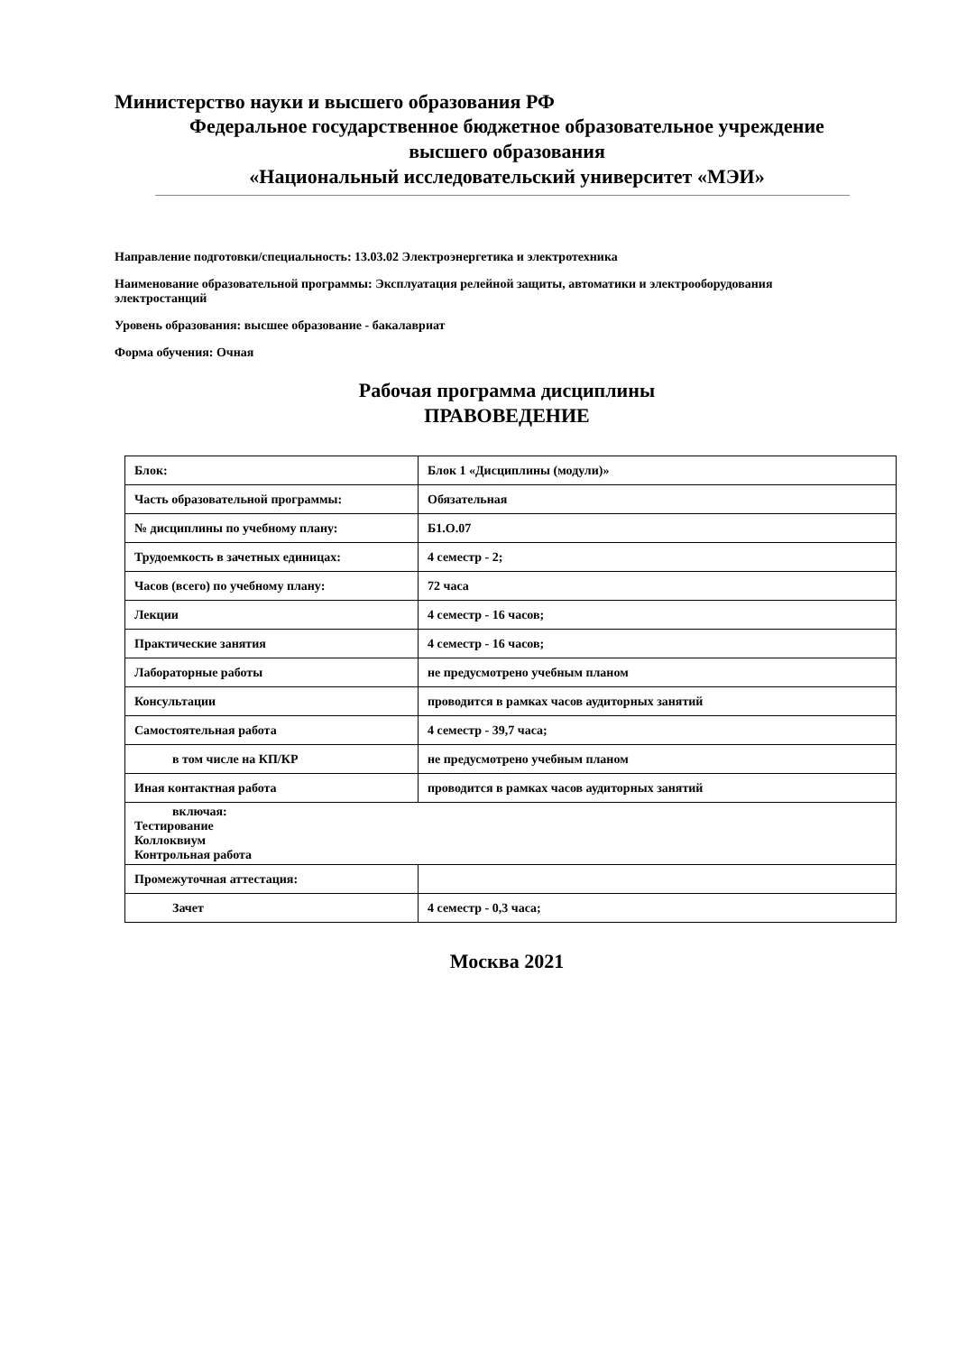Министерство науки и высшего образования РФ
Федеральное государственное бюджетное образовательное учреждение
высшего образования
«Национальный исследовательский университет «МЭИ»
Направление подготовки/специальность: 13.03.02 Электроэнергетика и электротехника
Наименование образовательной программы: Эксплуатация релейной защиты, автоматики и электрооборудования электростанций
Уровень образования: высшее образование - бакалавриат
Форма обучения: Очная
Рабочая программа дисциплины
ПРАВОВЕДЕНИЕ
| Блок: | Блок 1 «Дисциплины (модули)» |
| Часть образовательной программы: | Обязательная |
| № дисциплины по учебному плану: | Б1.О.07 |
| Трудоемкость в зачетных единицах: | 4 семестр - 2; |
| Часов (всего) по учебному плану: | 72 часа |
| Лекции | 4 семестр - 16 часов; |
| Практические занятия | 4 семестр - 16 часов; |
| Лабораторные работы | не предусмотрено учебным планом |
| Консультации | проводится в рамках часов аудиторных занятий |
| Самостоятельная работа | 4 семестр - 39,7 часа; |
| в том числе на КП/КР | не предусмотрено учебным планом |
| Иная контактная работа | проводится в рамках часов аудиторных занятий |
| включая: Тестирование Коллоквиум Контрольная работа | |
| Промежуточная аттестация: | |
| Зачет | 4 семестр - 0,3 часа; |
Москва 2021